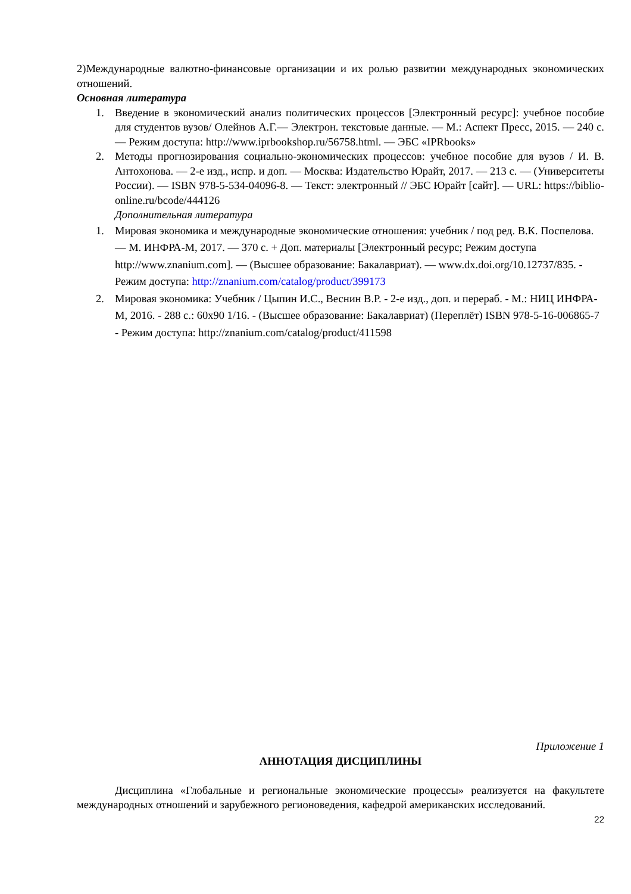2)Международные валютно-финансовые организации и их ролью развитии международных экономических отношений.
Основная литература
1. Введение в экономический анализ политических процессов [Электронный ресурс]: учебное пособие для студентов вузов/ Олейнов А.Г.— Электрон. текстовые данные. — М.: Аспект Пресс, 2015. — 240 с.— Режим доступа: http://www.iprbookshop.ru/56758.html. — ЭБС «IPRbooks»
2. Методы прогнозирования социально-экономических процессов: учебное пособие для вузов / И. В. Антохонова. — 2-е изд., испр. и доп. — Москва: Издательство Юрайт, 2017. — 213 с. — (Университеты России). — ISBN 978-5-534-04096-8. — Текст: электронный // ЭБС Юрайт [сайт]. — URL: https://biblio-online.ru/bcode/444126
Дополнительная литература
1. Мировая экономика и международные экономические отношения: учебник / под ред. В.К. Поспелова. — М. ИНФРА-М, 2017. — 370 с. + Доп. материалы [Электронный ресурс; Режим доступа http://www.znanium.com]. — (Высшее образование: Бакалавриат). — www.dx.doi.org/10.12737/835. - Режим доступа: http://znanium.com/catalog/product/399173
2. Мировая экономика: Учебник / Цыпин И.С., Веснин В.Р. - 2-е изд., доп. и перераб. - М.: НИЦ ИНФРА-М, 2016. - 288 с.: 60x90 1/16. - (Высшее образование: Бакалавриат) (Переплёт) ISBN 978-5-16-006865-7 - Режим доступа: http://znanium.com/catalog/product/411598
Приложение 1
АННОТАЦИЯ ДИСЦИПЛИНЫ
Дисциплина «Глобальные и региональные экономические процессы» реализуется на факультете международных отношений и зарубежного регионоведения, кафедрой американских исследований.
22